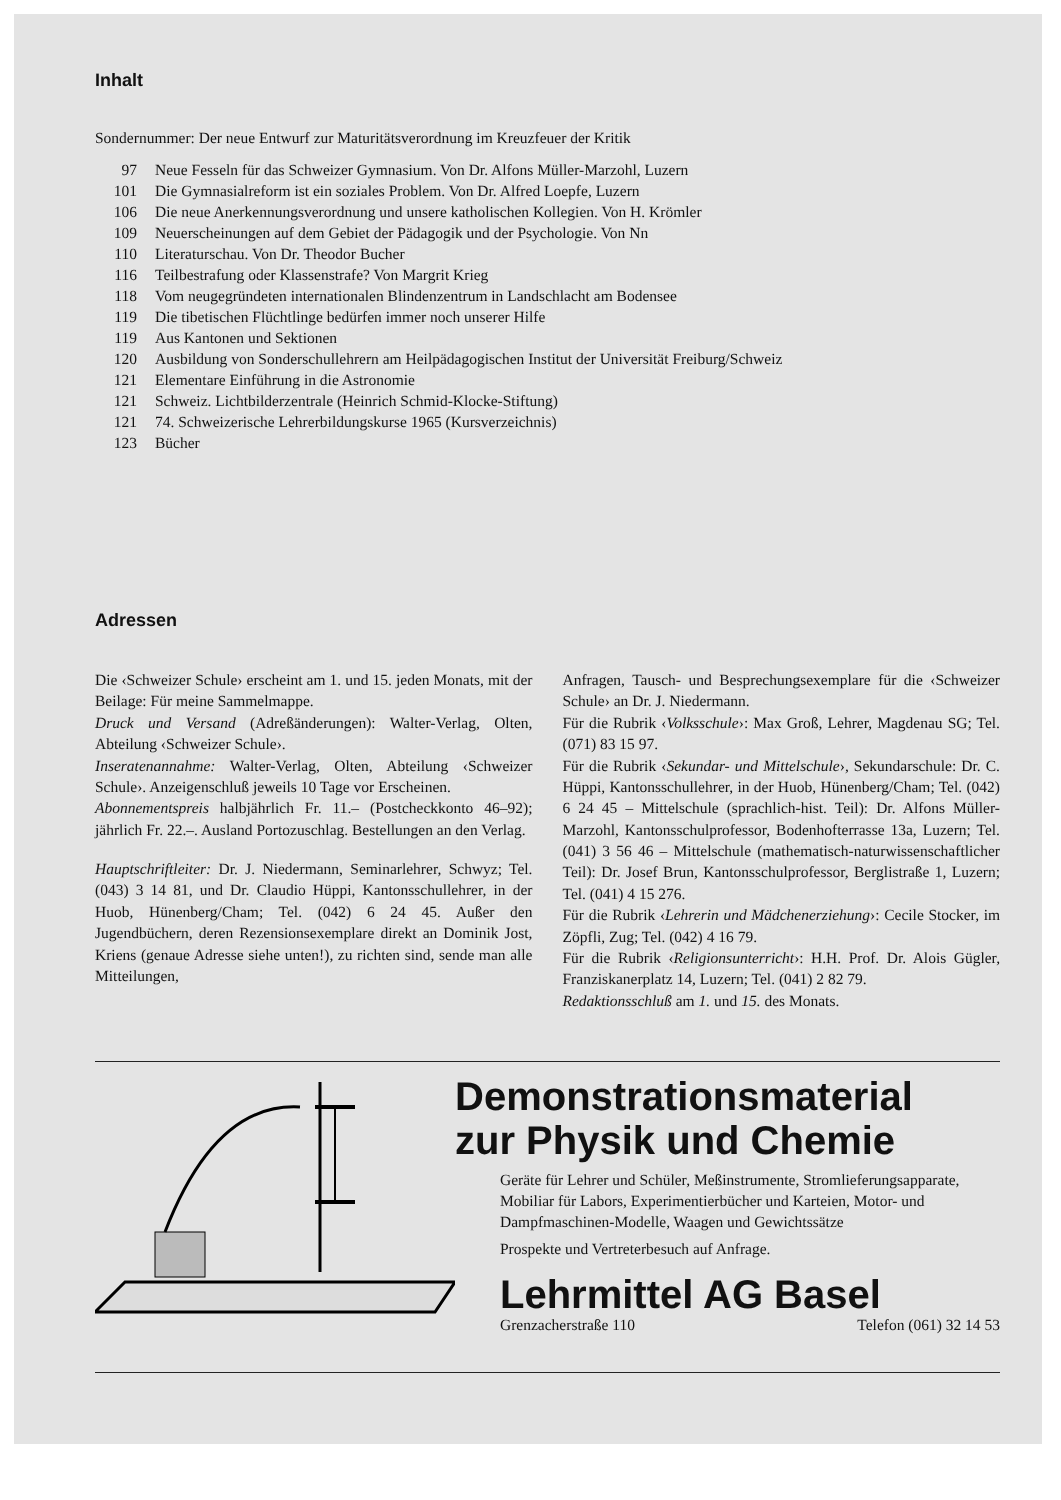Inhalt
Sondernummer: Der neue Entwurf zur Maturitätsverordnung im Kreuzfeuer der Kritik
| 97 | Neue Fesseln für das Schweizer Gymnasium. Von Dr. Alfons Müller-Marzohl, Luzern |
| 101 | Die Gymnasialreform ist ein soziales Problem. Von Dr. Alfred Loepfe, Luzern |
| 106 | Die neue Anerkennungsverordnung und unsere katholischen Kollegien. Von H. Krömler |
| 109 | Neuerscheinungen auf dem Gebiet der Pädagogik und der Psychologie. Von Nn |
| 110 | Literaturschau. Von Dr. Theodor Bucher |
| 116 | Teilbestrafung oder Klassenstrafe? Von Margrit Krieg |
| 118 | Vom neugegründeten internationalen Blindenzentrum in Landschlacht am Bodensee |
| 119 | Die tibetischen Flüchtlinge bedürfen immer noch unserer Hilfe |
| 119 | Aus Kantonen und Sektionen |
| 120 | Ausbildung von Sonderschullehrern am Heilpädagogischen Institut der Universität Freiburg/Schweiz |
| 121 | Elementare Einführung in die Astronomie |
| 121 | Schweiz. Lichtbilderzentrale (Heinrich Schmid-Klocke-Stiftung) |
| 121 | 74. Schweizerische Lehrerbildungskurse 1965 (Kursverzeichnis) |
| 123 | Bücher |
Adressen
Die ‹Schweizer Schule› erscheint am 1. und 15. jeden Monats, mit der Beilage: Für meine Sammelmappe.
Druck und Versand (Adreßänderungen): Walter-Verlag, Olten, Abteilung ‹Schweizer Schule›.
Inseratenannahme: Walter-Verlag, Olten, Abteilung ‹Schweizer Schule›. Anzeigenschluß jeweils 10 Tage vor Erscheinen.
Abonnementspreis halbjährlich Fr. 11.– (Postcheckkonto 46–92); jährlich Fr. 22.–. Ausland Portozuschlag. Bestellungen an den Verlag.
Hauptschriftleiter: Dr. J. Niedermann, Seminarlehrer, Schwyz; Tel. (043) 3 14 81, und Dr. Claudio Hüppi, Kantonsschullehrer, in der Huob, Hünenberg/Cham; Tel. (042) 6 24 45. Außer den Jugendbüchern, deren Rezensionsexemplare direkt an Dominik Jost, Kriens (genaue Adresse siehe unten!), zu richten sind, sende man alle Mitteilungen,
Anfragen, Tausch- und Besprechungsexemplare für die ‹Schweizer Schule› an Dr. J. Niedermann.
Für die Rubrik ‹Volksschule›: Max Groß, Lehrer, Magdenau SG; Tel. (071) 83 15 97.
Für die Rubrik ‹Sekundar- und Mittelschule›, Sekundarschule: Dr. C. Hüppi, Kantonsschullehrer, in der Huob, Hünenberg/Cham; Tel. (042) 6 24 45 – Mittelschule (sprachlich-hist. Teil): Dr. Alfons Müller-Marzohl, Kantonsschulprofessor, Bodenhofterrasse 13a, Luzern; Tel. (041) 3 56 46 – Mittelschule (mathematisch-naturwissenschaftlicher Teil): Dr. Josef Brun, Kantonsschulprofessor, Berglistraße 1, Luzern; Tel. (041) 4 15 276.
Für die Rubrik ‹Lehrerin und Mädchenerziehung›: Cecile Stocker, im Zöpfli, Zug; Tel. (042) 4 16 79.
Für die Rubrik ‹Religionsunterricht›: H.H. Prof. Dr. Alois Gügler, Franziskanerplatz 14, Luzern; Tel. (041) 2 82 79.
Redaktionsschluß am 1. und 15. des Monats.
Demonstrationsmaterial
zur Physik und Chemie
Geräte für Lehrer und Schüler, Meßinstrumente, Stromlieferungsapparate, Mobiliar für Labors, Experimentierbücher und Karteien, Motor- und Dampfmaschinen-Modelle, Waagen und Gewichtssätze
Prospekte und Vertreterbesuch auf Anfrage.
Lehrmittel AG Basel
Grenzacherstraße 110 Telefon (061) 32 14 53